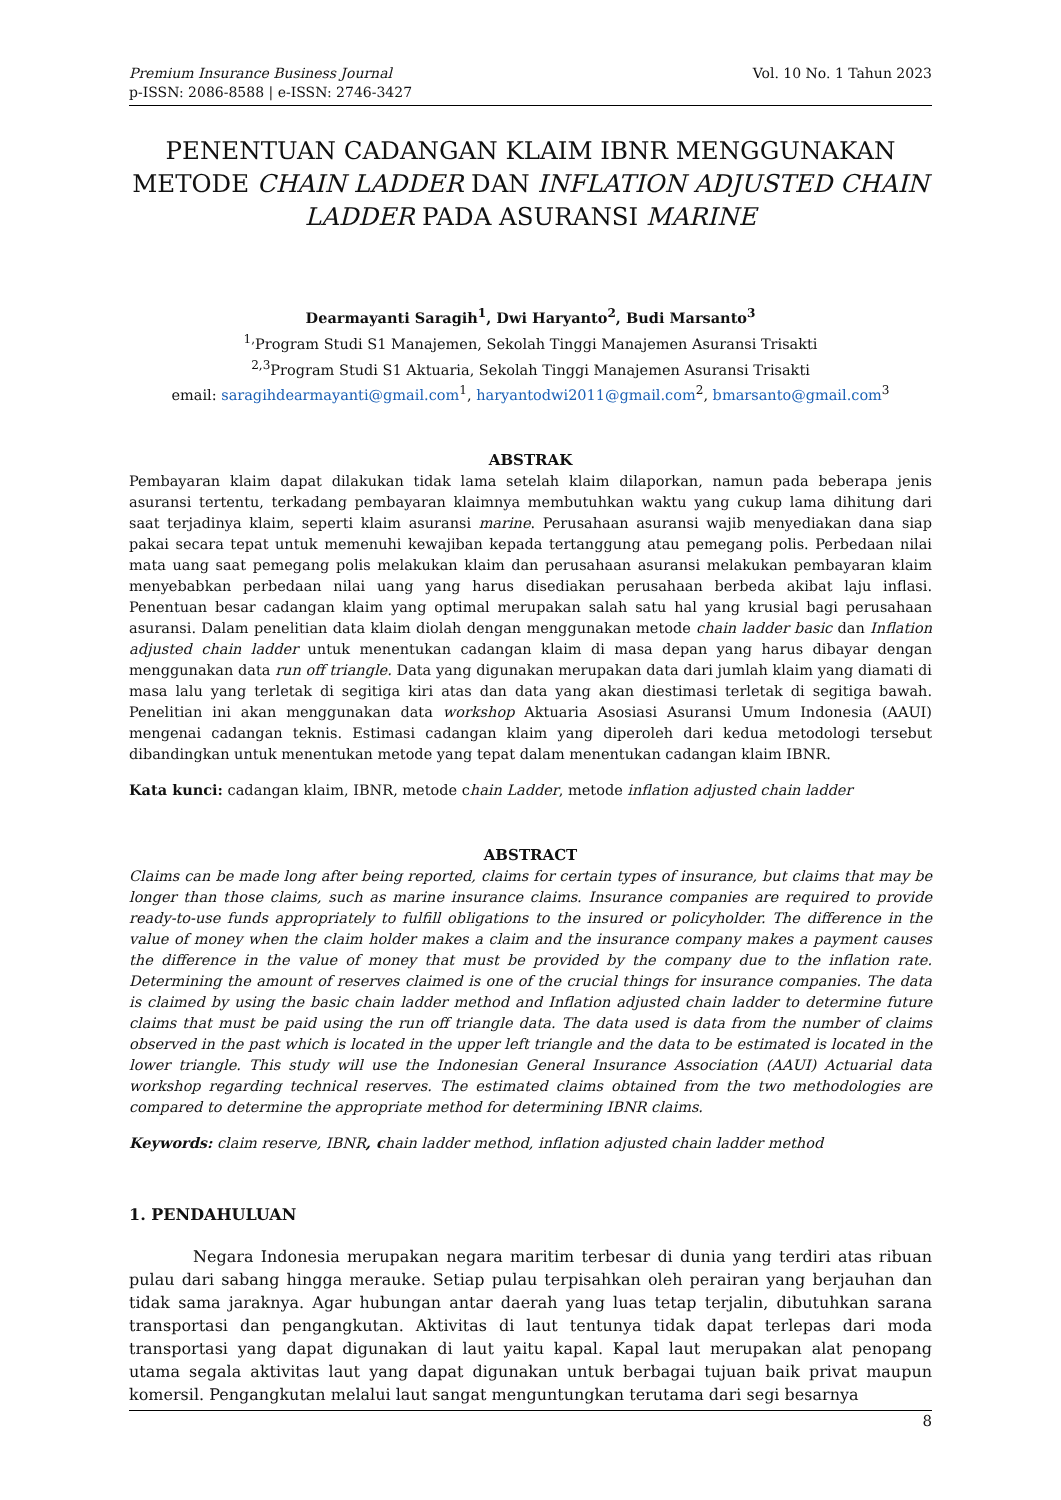Premium Insurance Business Journal
p-ISSN: 2086-8588 | e-ISSN: 2746-3427
Vol. 10 No. 1 Tahun 2023
PENENTUAN CADANGAN KLAIM IBNR MENGGUNAKAN METODE CHAIN LADDER DAN INFLATION ADJUSTED CHAIN LADDER PADA ASURANSI MARINE
Dearmayanti Saragih<sup>1</sup>, Dwi Haryanto<sup>2</sup>, Budi Marsanto<sup>3</sup>
<sup>1,</sup>Program Studi S1 Manajemen, Sekolah Tinggi Manajemen Asuransi Trisakti
<sup>2,3</sup>Program Studi S1 Aktuaria, Sekolah Tinggi Manajemen Asuransi Trisakti
email: saragihdearmayanti@gmail.com<sup>1</sup>, haryantodwi2011@gmail.com<sup>2</sup>, bmarsanto@gmail.com<sup>3</sup>
ABSTRAK
Pembayaran klaim dapat dilakukan tidak lama setelah klaim dilaporkan, namun pada beberapa jenis asuransi tertentu, terkadang pembayaran klaimnya membutuhkan waktu yang cukup lama dihitung dari saat terjadinya klaim, seperti klaim asuransi marine. Perusahaan asuransi wajib menyediakan dana siap pakai secara tepat untuk memenuhi kewajiban kepada tertanggung atau pemegang polis. Perbedaan nilai mata uang saat pemegang polis melakukan klaim dan perusahaan asuransi melakukan pembayaran klaim menyebabkan perbedaan nilai uang yang harus disediakan perusahaan berbeda akibat laju inflasi. Penentuan besar cadangan klaim yang optimal merupakan salah satu hal yang krusial bagi perusahaan asuransi. Dalam penelitian data klaim diolah dengan menggunakan metode chain ladder basic dan Inflation adjusted chain ladder untuk menentukan cadangan klaim di masa depan yang harus dibayar dengan menggunakan data run off triangle. Data yang digunakan merupakan data dari jumlah klaim yang diamati di masa lalu yang terletak di segitiga kiri atas dan data yang akan diestimasi terletak di segitiga bawah. Penelitian ini akan menggunakan data workshop Aktuaria Asosiasi Asuransi Umum Indonesia (AAUI) mengenai cadangan teknis. Estimasi cadangan klaim yang diperoleh dari kedua metodologi tersebut dibandingkan untuk menentukan metode yang tepat dalam menentukan cadangan klaim IBNR.
Kata kunci: cadangan klaim, IBNR, metode chain Ladder, metode inflation adjusted chain ladder
ABSTRACT
Claims can be made long after being reported, claims for certain types of insurance, but claims that may be longer than those claims, such as marine insurance claims. Insurance companies are required to provide ready-to-use funds appropriately to fulfill obligations to the insured or policyholder. The difference in the value of money when the claim holder makes a claim and the insurance company makes a payment causes the difference in the value of money that must be provided by the company due to the inflation rate. Determining the amount of reserves claimed is one of the crucial things for insurance companies. The data is claimed by using the basic chain ladder method and Inflation adjusted chain ladder to determine future claims that must be paid using the run off triangle data. The data used is data from the number of claims observed in the past which is located in the upper left triangle and the data to be estimated is located in the lower triangle. This study will use the Indonesian General Insurance Association (AAUI) Actuarial data workshop regarding technical reserves. The estimated claims obtained from the two methodologies are compared to determine the appropriate method for determining IBNR claims.
Keywords: claim reserve, IBNR, chain ladder method, inflation adjusted chain ladder method
1. PENDAHULUAN
Negara Indonesia merupakan negara maritim terbesar di dunia yang terdiri atas ribuan pulau dari sabang hingga merauke. Setiap pulau terpisahkan oleh perairan yang berjauhan dan tidak sama jaraknya. Agar hubungan antar daerah yang luas tetap terjalin, dibutuhkan sarana transportasi dan pengangkutan. Aktivitas di laut tentunya tidak dapat terlepas dari moda transportasi yang dapat digunakan di laut yaitu kapal. Kapal laut merupakan alat penopang utama segala aktivitas laut yang dapat digunakan untuk berbagai tujuan baik privat maupun komersil. Pengangkutan melalui laut sangat menguntungkan terutama dari segi besarnya
8